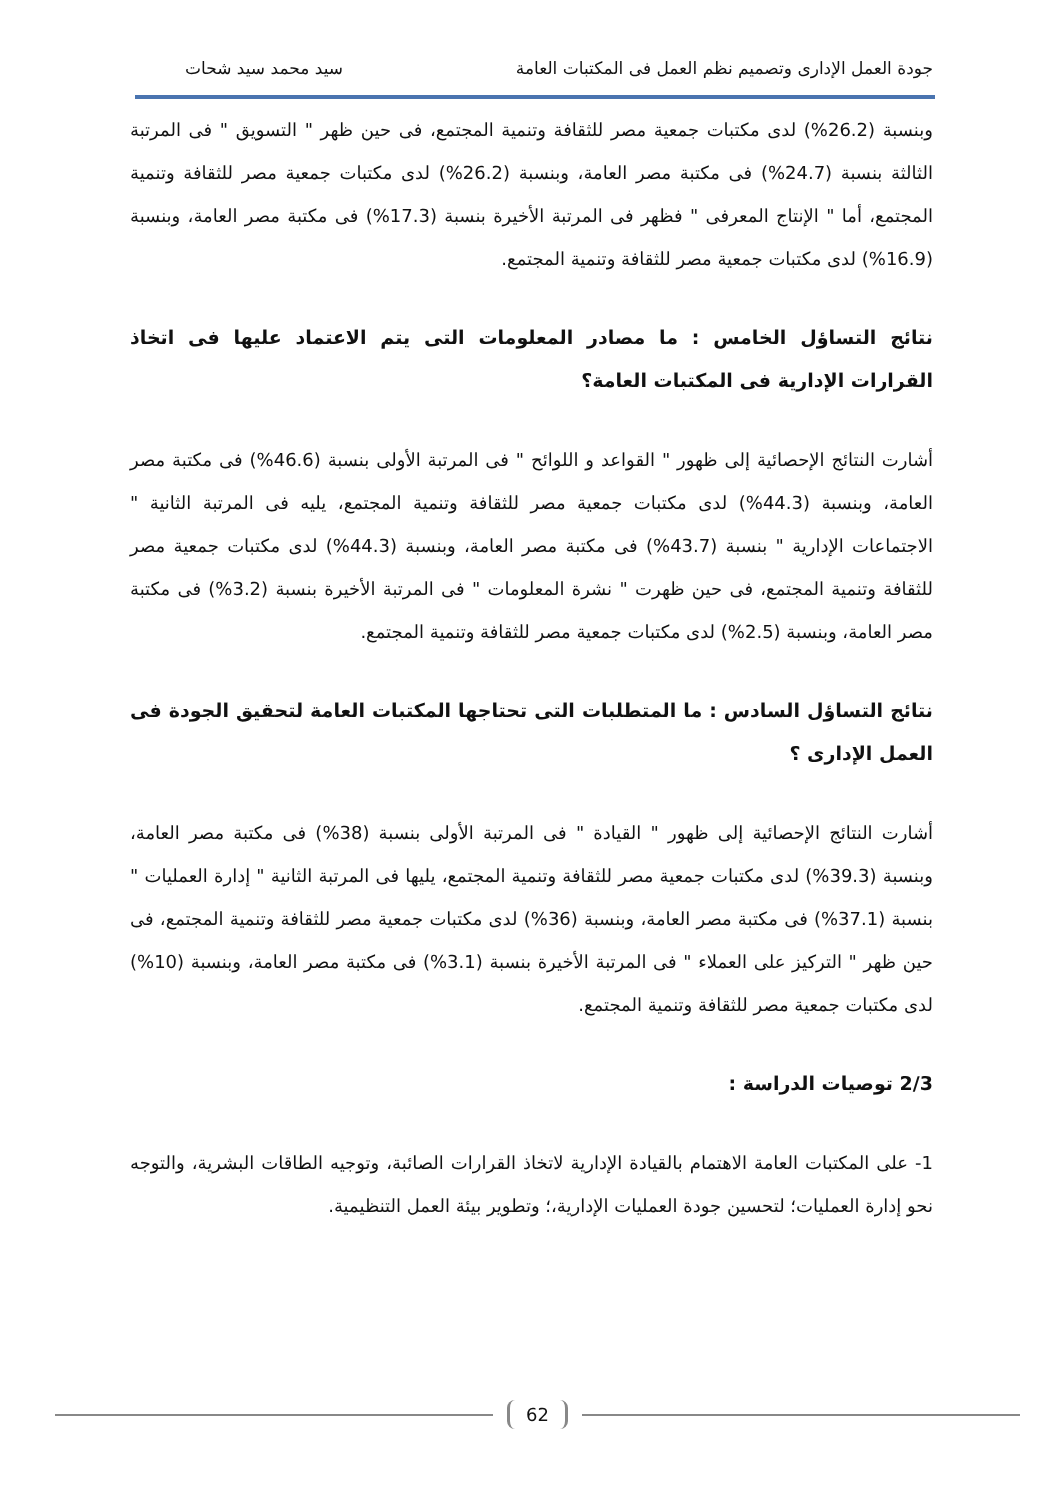جودة العمل الإدارى وتصميم نظم العمل فى المكتبات العامة سيد محمد سيد شحات
وبنسبة (26.2%) لدى مكتبات جمعية مصر للثقافة وتنمية المجتمع، فى حين ظهر " التسويق " فى المرتبة الثالثة بنسبة (24.7%) فى مكتبة مصر العامة، وبنسبة (26.2%) لدى مكتبات جمعية مصر للثقافة وتنمية المجتمع، أما " الإنتاج المعرفى " فظهر فى المرتبة الأخيرة بنسبة (17.3%) فى مكتبة مصر العامة، وبنسبة (16.9%) لدى مكتبات جمعية مصر للثقافة وتنمية المجتمع.
نتائج التساؤل الخامس : ما مصادر المعلومات التى يتم الاعتماد عليها فى اتخاذ القرارات الإدارية فى المكتبات العامة؟
أشارت النتائج الإحصائية إلى ظهور " القواعد و اللوائح " فى المرتبة الأولى بنسبة (46.6%) فى مكتبة مصر العامة، وبنسبة (44.3%) لدى مكتبات جمعية مصر للثقافة وتنمية المجتمع، يليه فى المرتبة الثانية " الاجتماعات الإدارية " بنسبة (43.7%) فى مكتبة مصر العامة، وبنسبة (44.3%) لدى مكتبات جمعية مصر للثقافة وتنمية المجتمع، فى حين ظهرت " نشرة المعلومات " فى المرتبة الأخيرة بنسبة (3.2%) فى مكتبة مصر العامة، وبنسبة (2.5%) لدى مكتبات جمعية مصر للثقافة وتنمية المجتمع.
نتائج التساؤل السادس : ما المتطلبات التى تحتاجها المكتبات العامة لتحقيق الجودة فى العمل الإدارى ؟
أشارت النتائج الإحصائية إلى ظهور " القيادة " فى المرتبة الأولى بنسبة (38%) فى مكتبة مصر العامة، وبنسبة (39.3%) لدى مكتبات جمعية مصر للثقافة وتنمية المجتمع، يليها فى المرتبة الثانية " إدارة العمليات " بنسبة (37.1%) فى مكتبة مصر العامة، وبنسبة (36%) لدى مكتبات جمعية مصر للثقافة وتنمية المجتمع، فى حين ظهر " التركيز على العملاء " فى المرتبة الأخيرة بنسبة (3.1%) فى مكتبة مصر العامة، وبنسبة (10%) لدى مكتبات جمعية مصر للثقافة وتنمية المجتمع.
2/3 توصيات الدراسة :
1- على المكتبات العامة الاهتمام بالقيادة الإدارية لاتخاذ القرارات الصائبة، وتوجيه الطاقات البشرية، والتوجه نحو إدارة العمليات؛ لتحسين جودة العمليات الإدارية،؛ وتطوير بيئة العمل التنظيمية.
62